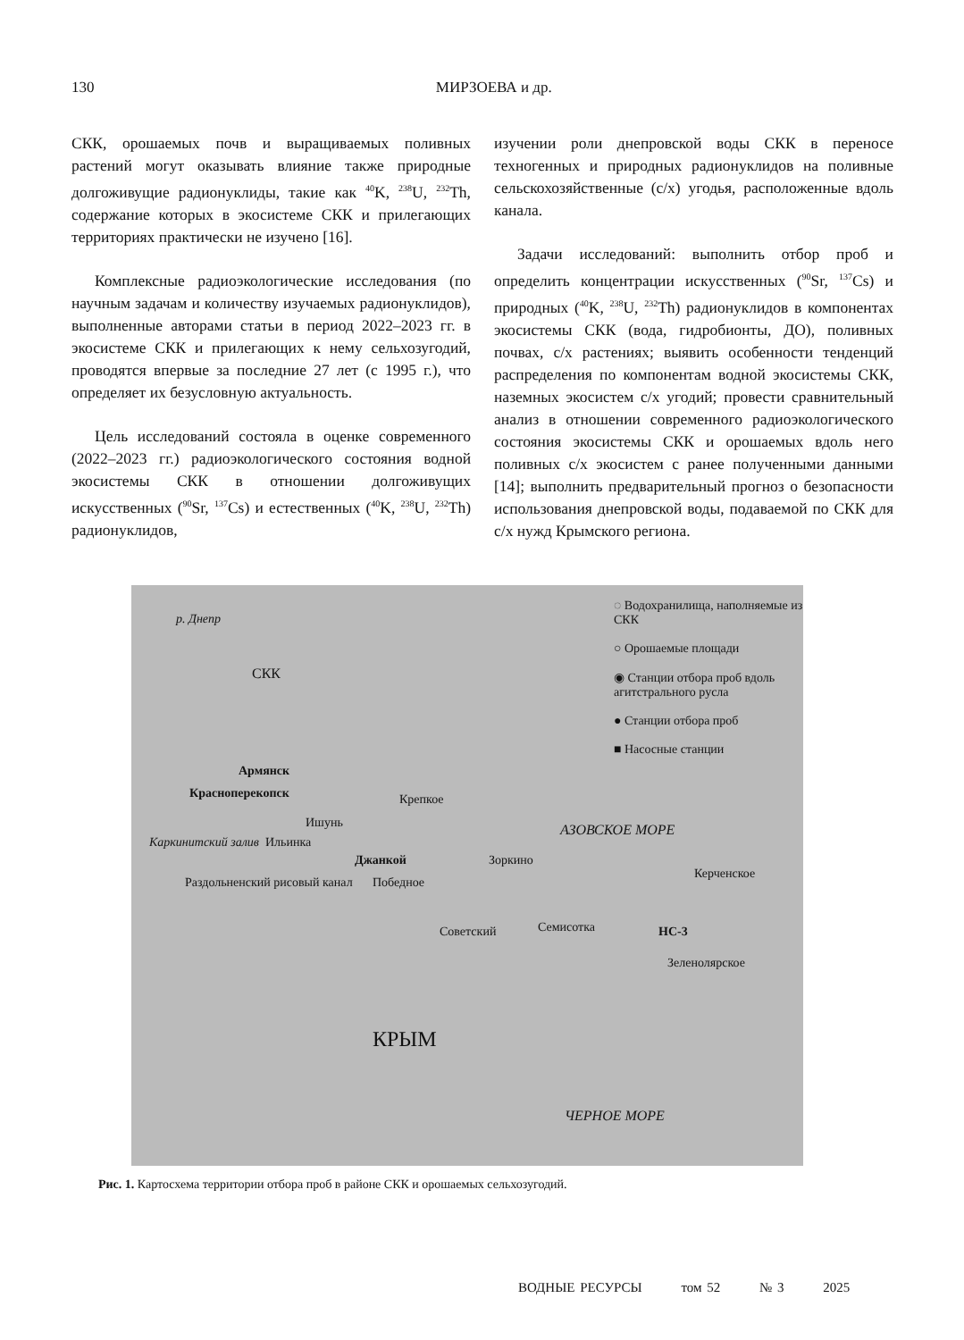130
МИРЗОЕВА и др.
СКК, орошаемых почв и выращиваемых поливных растений могут оказывать влияние также природные долгоживущие радионуклиды, такие как <sup>40</sup>K, <sup>238</sup>U, <sup>232</sup>Th, содержание которых в экосистеме СКК и прилегающих территориях практически не изучено [16].
Комплексные радиоэкологические исследования (по научным задачам и количеству изучаемых радионуклидов), выполненные авторами статьи в период 2022–2023 гг. в экосистеме СКК и прилегающих к нему сельхозугодий, проводятся впервые за последние 27 лет (с 1995 г.), что определяет их безусловную актуальность.
Цель исследований состояла в оценке современного (2022–2023 гг.) радиоэкологического состояния водной экосистемы СКК в отношении долгоживущих искусственных (<sup>90</sup>Sr, <sup>137</sup>Cs) и естественных (<sup>40</sup>K, <sup>238</sup>U, <sup>232</sup>Th) радионуклидов,
изучении роли днепровской воды СКК в переносе техногенных и природных радионуклидов на поливные сельскохозяйственные (с/х) угодья, расположенные вдоль канала.
Задачи исследований: выполнить отбор проб и определить концентрации искусственных (<sup>90</sup>Sr, <sup>137</sup>Cs) и природных (<sup>40</sup>K, <sup>238</sup>U, <sup>232</sup>Th) радионуклидов в компонентах экосистемы СКК (вода, гидробионты, ДО), поливных почвах, с/х растениях; выявить особенности тенденций распределения по компонентам водной экосистемы СКК, наземных экосистем с/х угодий; провести сравнительный анализ в отношении современного радиоэкологического состояния экосистемы СКК и орошаемых вдоль него поливных с/х экосистем с ранее полученными данными [14]; выполнить предварительный прогноз о безопасности использования днепровской воды, подаваемой по СКК для с/х нужд Крымского региона.
р. Днепр
СКК
◌ Водохранилища, наполняемые из СКК
○ Орошаемые площади
◉ Станции отбора проб вдоль агитстрального русла
● Станции отбора проб
■ Насосные станции
Армянск
Красноперекопск Крепкое
Ишунь
Ильинка
Каркинитский залив
Джанкой Зоркино
Раздольненский рисовый канал Победное
АЗОВСКОЕ МОРЕ
Керченское
Советский Семисотка НС-3
Зеленолярское
КРЫМ
ЧЕРНОЕ МОРЕ
Рис. 1. Картосхема территории отбора проб в районе СКК и орошаемых сельхозугодий.
ВОДНЫЕ РЕСУРСЫ том 52 № 3 2025